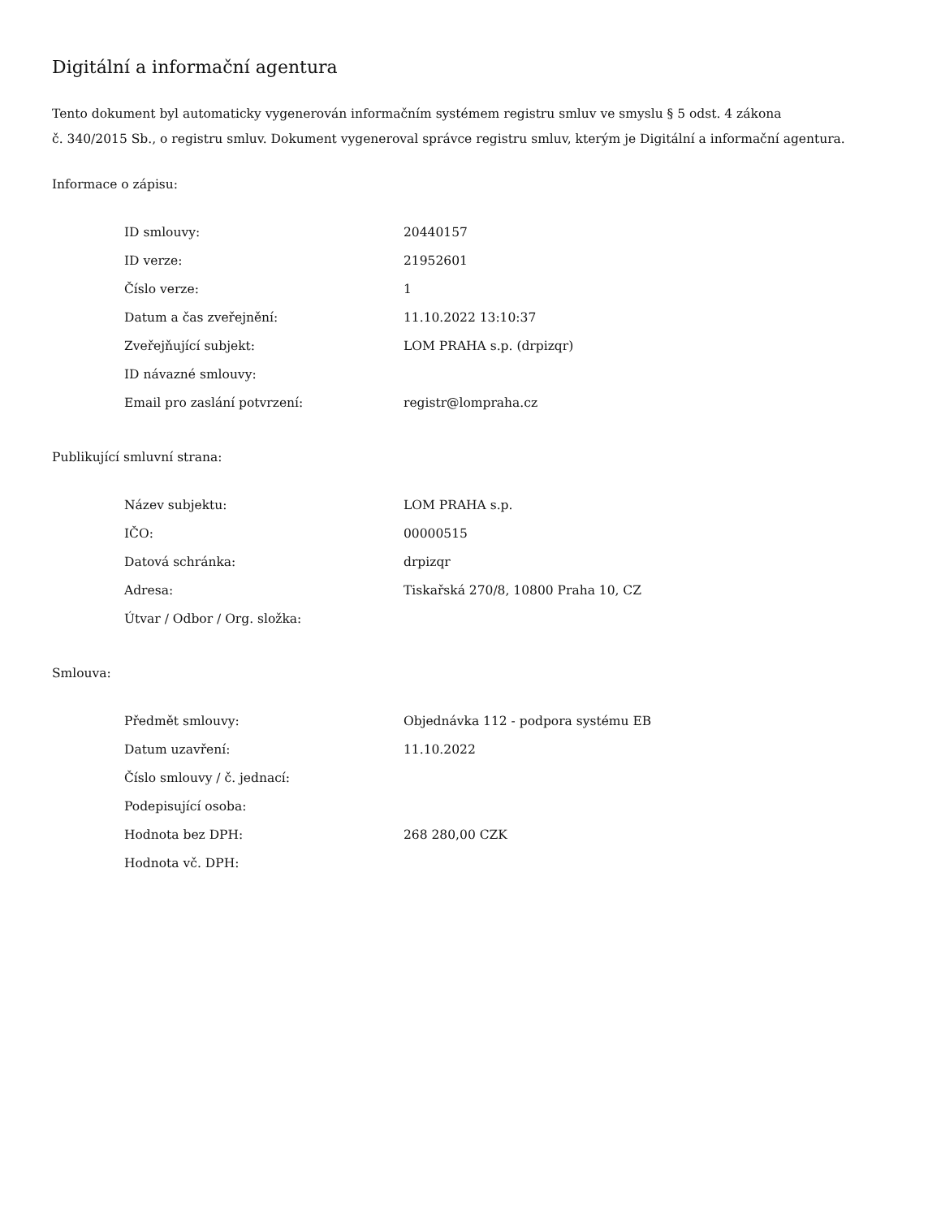Digitální a informační agentura
Tento dokument byl automaticky vygenerován informačním systémem registru smluv ve smyslu § 5 odst. 4 zákona
č. 340/2015 Sb., o registru smluv. Dokument vygeneroval správce registru smluv, kterým je Digitální a informační agentura.
Informace o zápisu:
| ID smlouvy: | 20440157 |
| ID verze: | 21952601 |
| Číslo verze: | 1 |
| Datum a čas zveřejnění: | 11.10.2022 13:10:37 |
| Zveřejňující subjekt: | LOM PRAHA s.p. (drpizqr) |
| ID návazné smlouvy: | |
| Email pro zaslání potvrzení: | registr@lompraha.cz |
Publikující smluvní strana:
| Název subjektu: | LOM PRAHA s.p. |
| IČO: | 00000515 |
| Datová schránka: | drpizqr |
| Adresa: | Tiskařská 270/8, 10800 Praha 10, CZ |
| Útvar / Odbor / Org. složka: | |
Smlouva:
| Předmět smlouvy: | Objednávka 112 - podpora systému EB |
| Datum uzavření: | 11.10.2022 |
| Číslo smlouvy / č. jednací: | |
| Podepisující osoba: | |
| Hodnota bez DPH: | 268 280,00 CZK |
| Hodnota vč. DPH: | |